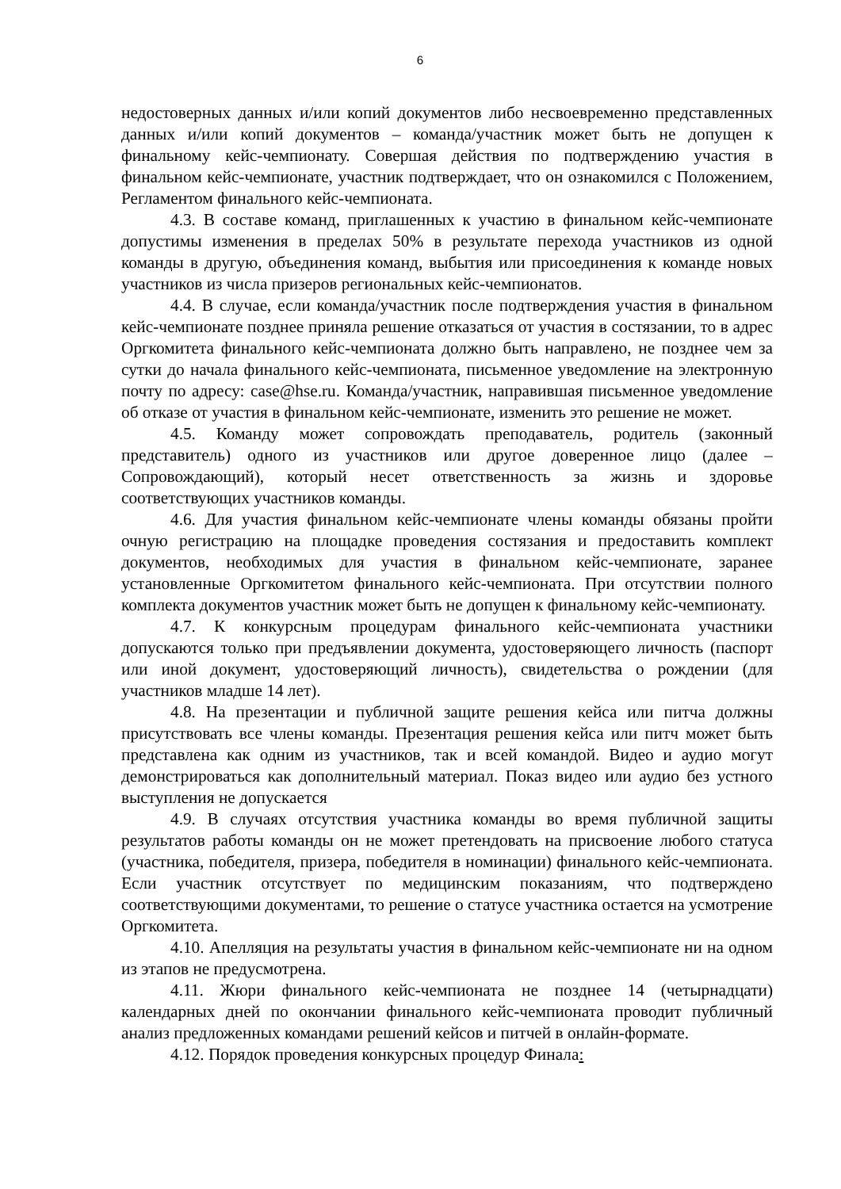6
недостоверных данных и/или копий документов либо несвоевременно представленных данных и/или копий документов – команда/участник может быть не допущен к финальному кейс-чемпионату. Совершая действия по подтверждению участия в финальном кейс-чемпионате, участник подтверждает, что он ознакомился с Положением, Регламентом финального кейс-чемпионата.
4.3. В составе команд, приглашенных к участию в финальном кейс-чемпионате допустимы изменения в пределах 50% в результате перехода участников из одной команды в другую, объединения команд, выбытия или присоединения к команде новых участников из числа призеров региональных кейс-чемпионатов.
4.4. В случае, если команда/участник после подтверждения участия в финальном кейс-чемпионате позднее приняла решение отказаться от участия в состязании, то в адрес Оргкомитета финального кейс-чемпионата должно быть направлено, не позднее чем за сутки до начала финального кейс-чемпионата, письменное уведомление на электронную почту по адресу: case@hse.ru. Команда/участник, направившая письменное уведомление об отказе от участия в финальном кейс-чемпионате, изменить это решение не может.
4.5. Команду может сопровождать преподаватель, родитель (законный представитель) одного из участников или другое доверенное лицо (далее – Сопровождающий), который несет ответственность за жизнь и здоровье соответствующих участников команды.
4.6. Для участия финальном кейс-чемпионате члены команды обязаны пройти очную регистрацию на площадке проведения состязания и предоставить комплект документов, необходимых для участия в финальном кейс-чемпионате, заранее установленные Оргкомитетом финального кейс-чемпионата. При отсутствии полного комплекта документов участник может быть не допущен к финальному кейс-чемпионату.
4.7. К конкурсным процедурам финального кейс-чемпионата участники допускаются только при предъявлении документа, удостоверяющего личность (паспорт или иной документ, удостоверяющий личность), свидетельства о рождении (для участников младше 14 лет).
4.8. На презентации и публичной защите решения кейса или питча должны присутствовать все члены команды. Презентация решения кейса или питч может быть представлена как одним из участников, так и всей командой. Видео и аудио могут демонстрироваться как дополнительный материал. Показ видео или аудио без устного выступления не допускается
4.9. В случаях отсутствия участника команды во время публичной защиты результатов работы команды он не может претендовать на присвоение любого статуса (участника, победителя, призера, победителя в номинации) финального кейс-чемпионата. Если участник отсутствует по медицинским показаниям, что подтверждено соответствующими документами, то решение о статусе участника остается на усмотрение Оргкомитета.
4.10. Апелляция на результаты участия в финальном кейс-чемпионате ни на одном из этапов не предусмотрена.
4.11. Жюри финального кейс-чемпионата не позднее 14 (четырнадцати) календарных дней по окончании финального кейс-чемпионата проводит публичный анализ предложенных командами решений кейсов и питчей в онлайн-формате.
4.12. Порядок проведения конкурсных процедур Финала: